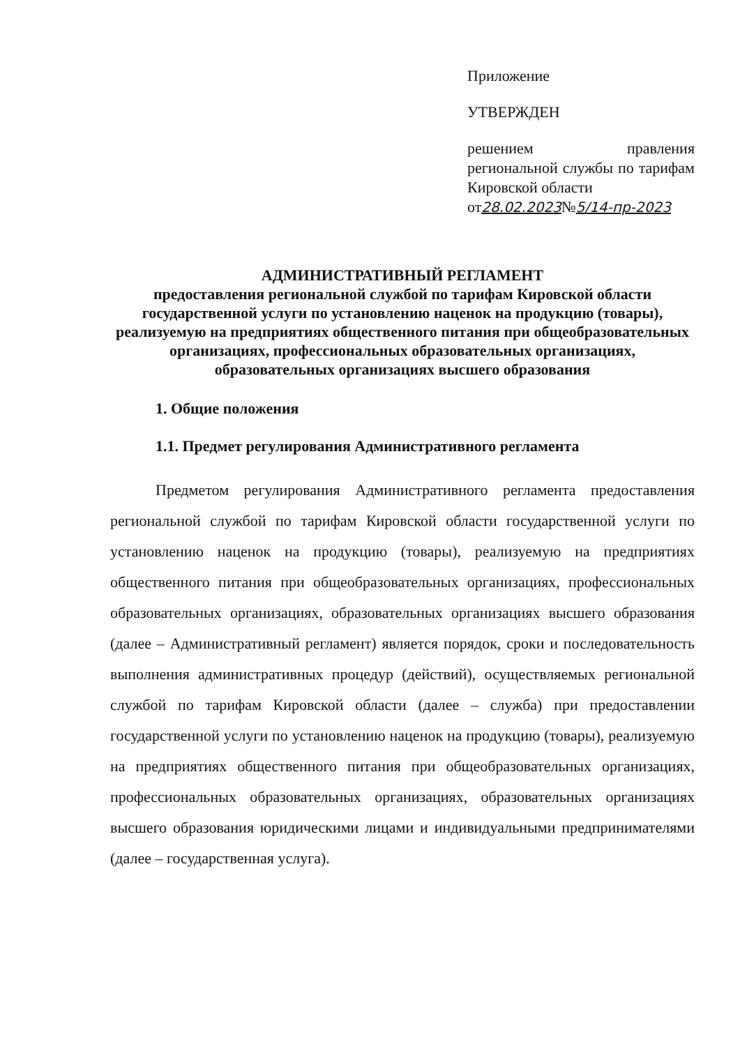Приложение
УТВЕРЖДЕН
решением правления региональной службы по тарифам Кировской области
от28.02.2023№5/14-пр-2023
АДМИНИСТРАТИВНЫЙ РЕГЛАМЕНТ
предоставления региональной службой по тарифам Кировской области государственной услуги по установлению наценок на продукцию (товары), реализуемую на предприятиях общественного питания при общеобразовательных организациях, профессиональных образовательных организациях, образовательных организациях высшего образования
1. Общие положения
1.1. Предмет регулирования Административного регламента
Предметом регулирования Административного регламента предоставления региональной службой по тарифам Кировской области государственной услуги по установлению наценок на продукцию (товары), реализуемую на предприятиях общественного питания при общеобразовательных организациях, профессиональных образовательных организациях, образовательных организациях высшего образования (далее – Административный регламент) является порядок, сроки и последовательность выполнения административных процедур (действий), осуществляемых региональной службой по тарифам Кировской области (далее – служба) при предоставлении государственной услуги по установлению наценок на продукцию (товары), реализуемую на предприятиях общественного питания при общеобразовательных организациях, профессиональных образовательных организациях, образовательных организациях высшего образования юридическими лицами и индивидуальными предпринимателями (далее – государственная услуга).